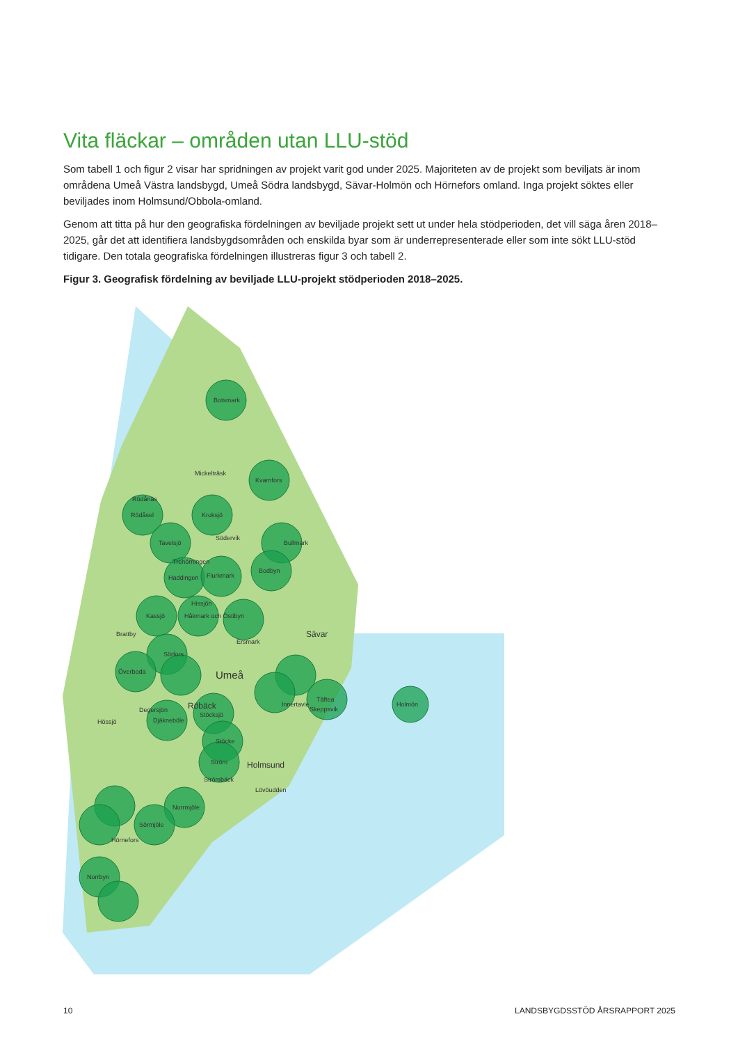Vita fläckar – områden utan LLU-stöd
Som tabell 1 och figur 2 visar har spridningen av projekt varit god under 2025. Majoriteten av de projekt som beviljats är inom områdena Umeå Västra landsbygd, Umeå Södra landsbygd, Sävar-Holmön och Hörnefors omland. Inga projekt söktes eller beviljades inom Holmsund/Obbola-omland.
Genom att titta på hur den geografiska fördelningen av beviljade projekt sett ut under hela stödperioden, det vill säga åren 2018–2025, går det att identifiera landsbygdsområden och enskilda byar som är underrepresenterade eller som inte sökt LLU-stöd tidigare. Den totala geografiska fördelningen illustreras figur 3 och tabell 2.
Figur 3. Geografisk fördelning av beviljade LLU-projekt stödperioden 2018–2025.
Botsmark
Mickelträsk
Kvarnfors
Rödånäs
Rödåsel
Kroksjö
Södervik
Tavelsjö
Bullmark
Trehörningen
Bodbyn
Haddingen
Flurkmark
Hissjön
Kassjö
Håkmark och Östibyn
Brattby
Ersmark
Sävar
Sörfors
Överboda
Umeå
Täftea
Röbäck
Degersjön
Innertavle
Skeppsvik
Holmön
Hössjö
Stöcksjö
Djäkneböle
Stöcke
Ström
Holmsund
Strömbäck
Lövöudden
Norrmjöle
Sörmjöle
Hörnefors
Norrbyn
10 LANDSBYGDSSTÖD ÅRSRAPPORT 2025